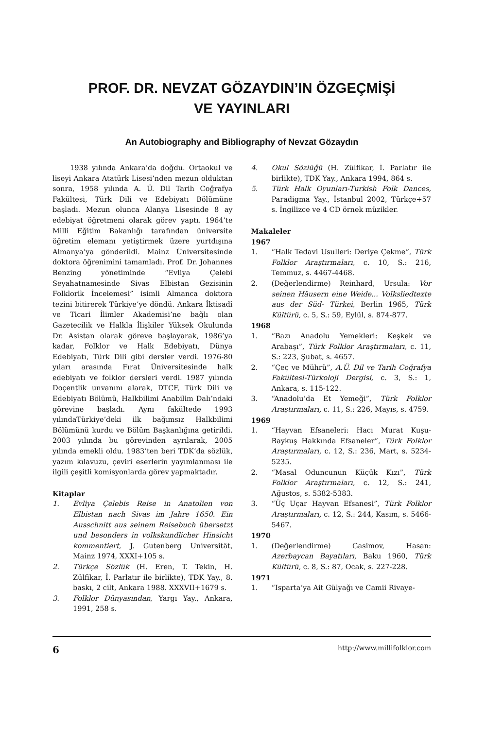PROF. DR. NEVZAT GÖZAYDIN’IN ÖZGEÇMİŞİ
VE YAYINLARI
An Autobiography and Bibliography of Nevzat Gözaydın
1938 yılında Ankara’da doğdu. Ortaokul ve liseyi Ankara Atatürk Lisesi’nden mezun olduktan sonra, 1958 yılında A. Ü. Dil Tarih Coğrafya Fakültesi, Türk Dili ve Edebiyatı Bölümüne başladı. Mezun olunca Alanya Lisesinde 8 ay edebiyat öğretmeni olarak görev yaptı. 1964’te Milli Eğitim Bakanlığı tarafından üniversite öğretim elemanı yetiştirmek üzere yurtdışına Almanya’ya gönderildi. Mainz Üniversitesinde doktora öğrenimini tamamladı. Prof. Dr. Johannes Benzing yönetiminde “Evliya Çelebi Seyahatnamesinde Sivas Elbistan Gezisinin Folklorik İncelemesi” isimli Almanca doktora tezini bitirerek Türkiye’ye döndü. Ankara İktisadî ve Ticari İlimler Akademisi’ne bağlı olan Gazetecilik ve Halkla İlişkiler Yüksek Okulunda Dr. Asistan olarak göreve başlayarak, 1986’ya kadar, Folklor ve Halk Edebiyatı, Dünya Edebiyatı, Türk Dili gibi dersler verdi. 1976-80 yıları arasında Fırat Üniversitesinde halk edebiyatı ve folklor dersleri verdi. 1987 yılında Doçentlik unvanını alarak, DTCF, Türk Dili ve Edebiyatı Bölümü, Halkbilimi Anabilim Dalı’ndaki görevine başladı. Aynı fakültede 1993 yılındaTürkiye’deki ilk bağımsız Halkbilimi Bölümünü kurdu ve Bölüm Başkanlığına getirildi. 2003 yılında bu görevinden ayrılarak, 2005 yılında emekli oldu. 1983’ten beri TDK’da sözlük, yazım kılavuzu, çeviri eserlerin yayımlanması ile ilgili çeşitli komisyonlarda görev yapmaktadır.
Kitaplar
1. Evliya Çelebis Reise in Anatolien von Elbistan nach Sivas im Jahre 1650. Ein Ausschnitt aus seinem Reisebuch übersetzt und besonders in volkskundlicher Hinsicht kommentiert, J. Gutenberg Universität, Mainz 1974, XXXI+105 s.
2. Türkçe Sözlük (H. Eren, T. Tekin, H. Zülfikar, İ. Parlatır ile birlikte), TDK Yay., 8. baskı, 2 cilt, Ankara 1988. XXXVII+1679 s.
3. Folklor Dünyasından, Yargı Yay., Ankara, 1991, 258 s.
4. Okul Sözlüğü (H. Zülfikar, İ. Parlatır ile birlikte), TDK Yay., Ankara 1994, 864 s.
5. Türk Halk Oyunları-Turkish Folk Dances, Paradigma Yay., İstanbul 2002, Türkçe+57 s. İngilizce ve 4 CD örnek müzikler.
Makaleler
1967
1. “Halk Tedavi Usulleri: Deriye Çekme”, Türk Folklor Araştırmaları, c. 10, S.: 216, Temmuz, s. 4467-4468.
2. (Değerlendirme) Reinhard, Ursula: Vor seinen Häusern eine Weide... Volksliedtexte aus der Süd- Türkei, Berlin 1965, Türk Kültürü, c. 5, S.: 59, Eylül, s. 874-877.
1968
1. “Bazı Anadolu Yemekleri: Keşkek ve Arabaşı”, Türk Folklor Araştırmaları, c. 11, S.: 223, Şubat, s. 4657.
2. “Çeç ve Mührü”, A.Ü. Dil ve Tarih Coğrafya Fakültesi-Türkoloji Dergisi, c. 3, S.: 1, Ankara, s. 115-122.
3. “Anadolu’da Et Yemeği”, Türk Folklor Araştırmaları, c. 11, S.: 226, Mayıs, s. 4759.
1969
1. “Hayvan Efsaneleri: Hacı Murat Kuşu-Baykuş Hakkında Efsaneler”, Türk Folklor Araştırmaları, c. 12, S.: 236, Mart, s. 5234-5235.
2. “Masal Oduncunun Küçük Kızı”, Türk Folklor Araştırmaları, c. 12, S.: 241, Ağustos, s. 5382-5383.
3. “Üç Uçar Hayvan Efsanesi”, Türk Folklor Araştırmaları, c. 12, S.: 244, Kasım, s. 5466-5467.
1970
1. (Değerlendirme) Gasimov, Hasan: Azerbaycan Bayatıları, Baku 1960, Türk Kültürü, c. 8, S.: 87, Ocak, s. 227-228.
1971
1. “Isparta’ya Ait Gülyağı ve Camii Rivaye-
6 http://www.millifolklor.com